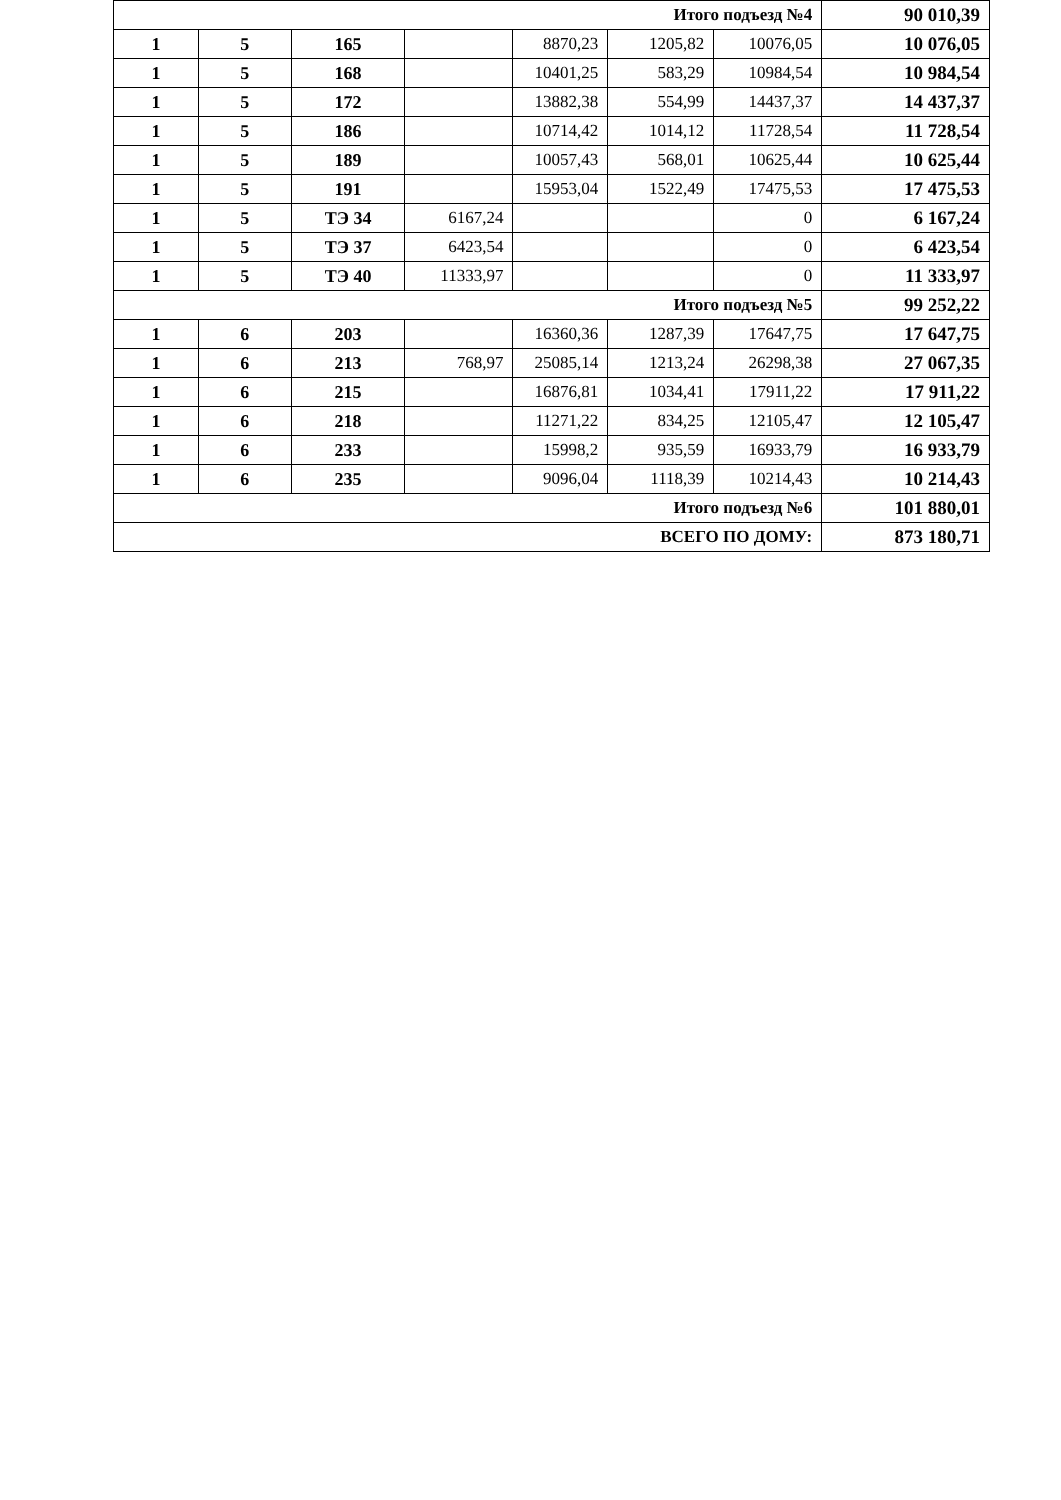| Итого подъезд №4 | | | | | | | 90 010,39 |
| 1 | 5 | 165 | | 8870,23 | 1205,82 | 10076,05 | 10 076,05 |
| 1 | 5 | 168 | | 10401,25 | 583,29 | 10984,54 | 10 984,54 |
| 1 | 5 | 172 | | 13882,38 | 554,99 | 14437,37 | 14 437,37 |
| 1 | 5 | 186 | | 10714,42 | 1014,12 | 11728,54 | 11 728,54 |
| 1 | 5 | 189 | | 10057,43 | 568,01 | 10625,44 | 10 625,44 |
| 1 | 5 | 191 | | 15953,04 | 1522,49 | 17475,53 | 17 475,53 |
| 1 | 5 | ТЭ 34 | 6167,24 | | | 0 | 6 167,24 |
| 1 | 5 | ТЭ 37 | 6423,54 | | | 0 | 6 423,54 |
| 1 | 5 | ТЭ 40 | 11333,97 | | | 0 | 11 333,97 |
| Итого подъезд №5 | | | | | | | 99 252,22 |
| 1 | 6 | 203 | | 16360,36 | 1287,39 | 17647,75 | 17 647,75 |
| 1 | 6 | 213 | 768,97 | 25085,14 | 1213,24 | 26298,38 | 27 067,35 |
| 1 | 6 | 215 | | 16876,81 | 1034,41 | 17911,22 | 17 911,22 |
| 1 | 6 | 218 | | 11271,22 | 834,25 | 12105,47 | 12 105,47 |
| 1 | 6 | 233 | | 15998,2 | 935,59 | 16933,79 | 16 933,79 |
| 1 | 6 | 235 | | 9096,04 | 1118,39 | 10214,43 | 10 214,43 |
| Итого подъезд №6 | | | | | | | 101 880,01 |
| ВСЕГО ПО ДОМУ: | | | | | | | 873 180,71 |